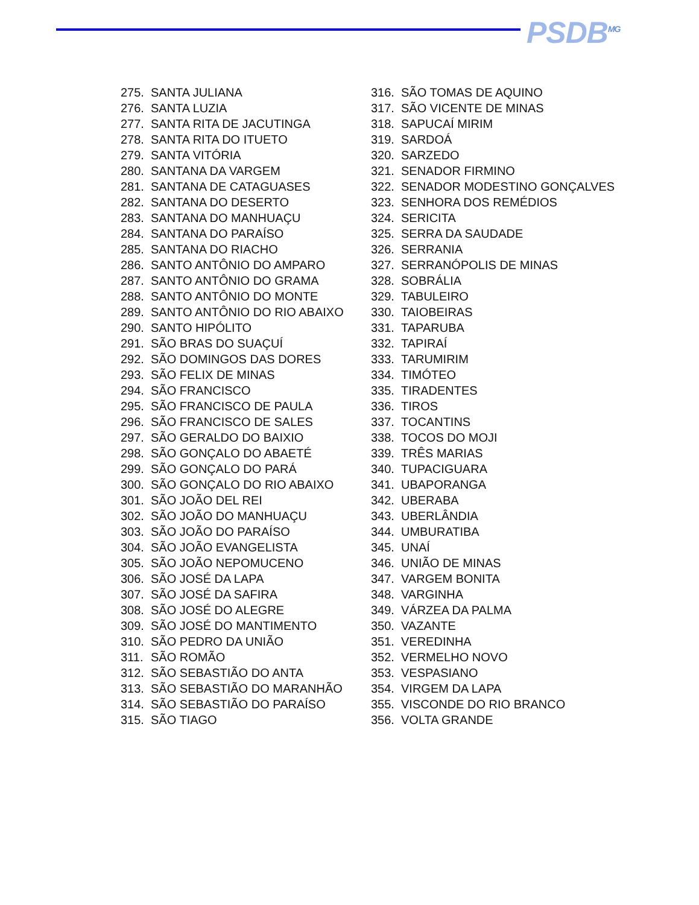PSDB<sup>MG</sup>
275. SANTA JULIANA
276. SANTA LUZIA
277. SANTA RITA DE JACUTINGA
278. SANTA RITA DO ITUETO
279. SANTA VITÓRIA
280. SANTANA DA VARGEM
281. SANTANA DE CATAGUASES
282. SANTANA DO DESERTO
283. SANTANA DO MANHUAÇU
284. SANTANA DO PARAÍSO
285. SANTANA DO RIACHO
286. SANTO ANTÔNIO DO AMPARO
287. SANTO ANTÔNIO DO GRAMA
288. SANTO ANTÔNIO DO MONTE
289. SANTO ANTÔNIO DO RIO ABAIXO
290. SANTO HIPÓLITO
291. SÃO BRAS DO SUAÇUÍ
292. SÃO DOMINGOS DAS DORES
293. SÃO FELIX DE MINAS
294. SÃO FRANCISCO
295. SÃO FRANCISCO DE PAULA
296. SÃO FRANCISCO DE SALES
297. SÃO GERALDO DO BAIXIO
298. SÃO GONÇALO DO ABAETÉ
299. SÃO GONÇALO DO PARÁ
300. SÃO GONÇALO DO RIO ABAIXO
301. SÃO JOÃO DEL REI
302. SÃO JOÃO DO MANHUAÇU
303. SÃO JOÃO DO PARAÍSO
304. SÃO JOÃO EVANGELISTA
305. SÃO JOÃO NEPOMUCENO
306. SÃO JOSÉ DA LAPA
307. SÃO JOSÉ DA SAFIRA
308. SÃO JOSÉ DO ALEGRE
309. SÃO JOSÉ DO MANTIMENTO
310. SÃO PEDRO DA UNIÃO
311. SÃO ROMÃO
312. SÃO SEBASTIÃO DO ANTA
313. SÃO SEBASTIÃO DO MARANHÃO
314. SÃO SEBASTIÃO DO PARAÍSO
315. SÃO TIAGO
316. SÃO TOMAS DE AQUINO
317. SÃO VICENTE DE MINAS
318. SAPUCAÍ MIRIM
319. SARDOÁ
320. SARZEDO
321. SENADOR FIRMINO
322. SENADOR MODESTINO GONÇALVES
323. SENHORA DOS REMÉDIOS
324. SERICITA
325. SERRA DA SAUDADE
326. SERRANIA
327. SERRANÓPOLIS DE MINAS
328. SOBRÁLIA
329. TABULEIRO
330. TAIOBEIRAS
331. TAPARUBA
332. TAPIRAÍ
333. TARUMIRIM
334. TIMÓTEO
335. TIRADENTES
336. TIROS
337. TOCANTINS
338. TOCOS DO MOJI
339. TRÊS MARIAS
340. TUPACIGUARA
341. UBAPORANGA
342. UBERABA
343. UBERLÂNDIA
344. UMBURATIBA
345. UNAÍ
346. UNIÃO DE MINAS
347. VARGEM BONITA
348. VARGINHA
349. VÁRZEA DA PALMA
350. VAZANTE
351. VEREDINHA
352. VERMELHO NOVO
353. VESPASIANO
354. VIRGEM DA LAPA
355. VISCONDE DO RIO BRANCO
356. VOLTA GRANDE